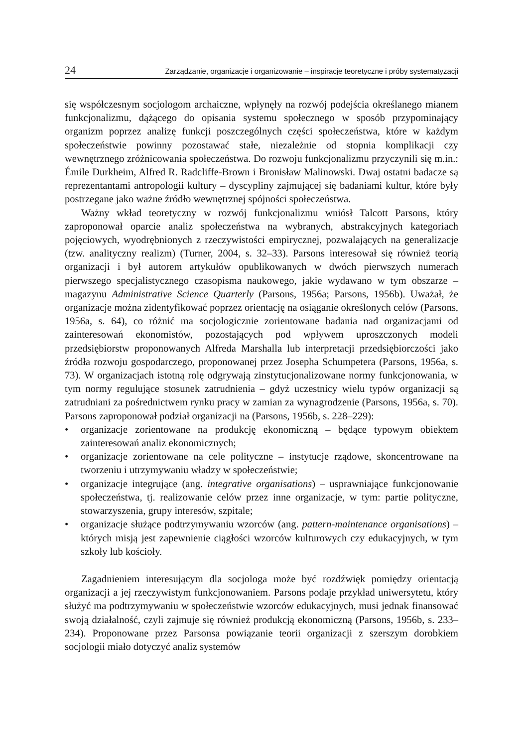24 Zarządzanie, organizacje i organizowanie – inspiracje teoretyczne i próby systematyzacji
się współczesnym socjologom archaiczne, wpłynęły na rozwój podejścia określanego mianem funkcjonalizmu, dążącego do opisania systemu społecznego w sposób przypominający organizm poprzez analizę funkcji poszczególnych części społeczeństwa, które w każdym społeczeństwie powinny pozostawać stałe, niezależnie od stopnia komplikacji czy wewnętrznego zróżnicowania społeczeństwa. Do rozwoju funkcjonalizmu przyczynili się m.in.: Émile Durkheim, Alfred R. Radcliffe-Brown i Bronisław Malinowski. Dwaj ostatni badacze są reprezentantami antropologii kultury – dyscypliny zajmującej się badaniami kultur, które były postrzegane jako ważne źródło wewnętrznej spójności społeczeństwa.
Ważny wkład teoretyczny w rozwój funkcjonalizmu wniósł Talcott Parsons, który zaproponował oparcie analiz społeczeństwa na wybranych, abstrakcyjnych kategoriach pojęciowych, wyodrębnionych z rzeczywistości empirycznej, pozwalających na generalizacje (tzw. analityczny realizm) (Turner, 2004, s. 32–33). Parsons interesował się również teorią organizacji i był autorem artykułów opublikowanych w dwóch pierwszych numerach pierwszego specjalistycznego czasopisma naukowego, jakie wydawano w tym obszarze – magazynu Administrative Science Quarterly (Parsons, 1956a; Parsons, 1956b). Uważał, że organizacje można zidentyfikować poprzez orientację na osiąganie określonych celów (Parsons, 1956a, s. 64), co różnić ma socjologicznie zorientowane badania nad organizacjami od zainteresowań ekonomistów, pozostających pod wpływem uproszczonych modeli przedsiębiorstw proponowanych Alfreda Marshalla lub interpretacji przedsiębiorczości jako źródła rozwoju gospodarczego, proponowanej przez Josepha Schumpetera (Parsons, 1956a, s. 73). W organizacjach istotną rolę odgrywają zinstytucjonalizowane normy funkcjonowania, w tym normy regulujące stosunek zatrudnienia – gdyż uczestnicy wielu typów organizacji są zatrudniani za pośrednictwem rynku pracy w zamian za wynagrodzenie (Parsons, 1956a, s. 70). Parsons zaproponował podział organizacji na (Parsons, 1956b, s. 228–229):
• organizacje zorientowane na produkcję ekonomiczną – będące typowym obiektem zainteresowań analiz ekonomicznych;
• organizacje zorientowane na cele polityczne – instytucje rządowe, skoncentrowane na tworzeniu i utrzymywaniu władzy w społeczeństwie;
• organizacje integrujące (ang. integrative organisations) – usprawniające funkcjonowanie społeczeństwa, tj. realizowanie celów przez inne organizacje, w tym: partie polityczne, stowarzyszenia, grupy interesów, szpitale;
• organizacje służące podtrzymywaniu wzorców (ang. pattern-maintenance organisations) – których misją jest zapewnienie ciągłości wzorców kulturowych czy edukacyjnych, w tym szkoły lub kościoły.
Zagadnieniem interesującym dla socjologa może być rozdźwięk pomiędzy orientacją organizacji a jej rzeczywistym funkcjonowaniem. Parsons podaje przykład uniwersytetu, który służyć ma podtrzymywaniu w społeczeństwie wzorców edukacyjnych, musi jednak finansować swoją działalność, czyli zajmuje się również produkcją ekonomiczną (Parsons, 1956b, s. 233–234). Proponowane przez Parsonsa powiązanie teorii organizacji z szerszym dorobkiem socjologii miało dotyczyć analiz systemów